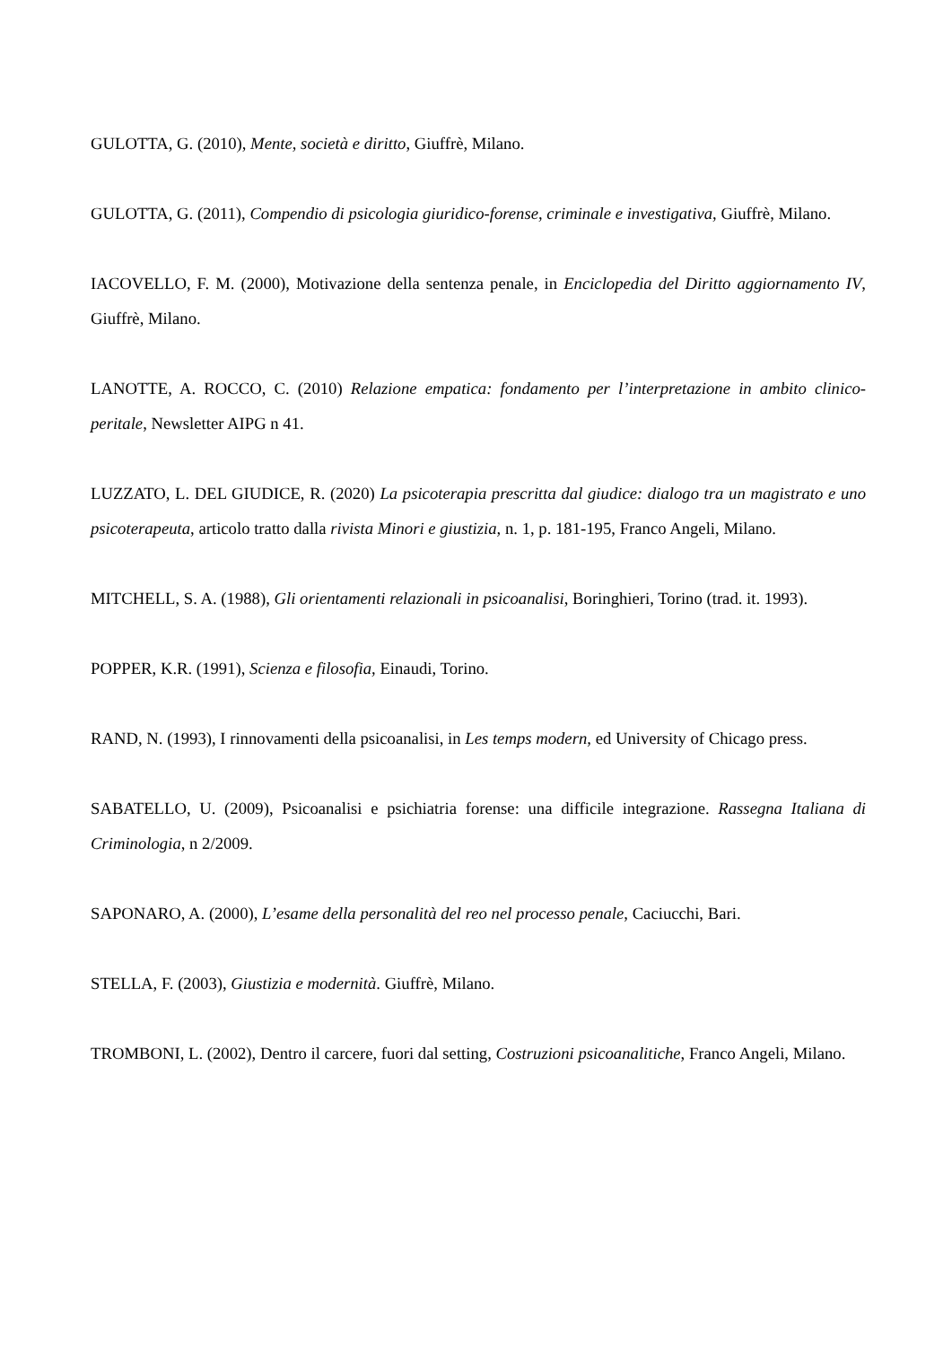GULOTTA, G. (2010), Mente, società e diritto, Giuffrè, Milano.
GULOTTA, G. (2011), Compendio di psicologia giuridico-forense, criminale e investigativa, Giuffrè, Milano.
IACOVELLO, F. M. (2000), Motivazione della sentenza penale, in Enciclopedia del Diritto aggiornamento IV, Giuffrè, Milano.
LANOTTE, A. ROCCO, C. (2010) Relazione empatica: fondamento per l’interpretazione in ambito clinico-peritale, Newsletter AIPG n 41.
LUZZATO, L. DEL GIUDICE, R. (2020) La psicoterapia prescritta dal giudice: dialogo tra un magistrato e uno psicoterapeuta, articolo tratto dalla rivista Minori e giustizia, n. 1, p. 181-195, Franco Angeli, Milano.
MITCHELL, S. A. (1988), Gli orientamenti relazionali in psicoanalisi, Boringhieri, Torino (trad. it. 1993).
POPPER, K.R. (1991), Scienza e filosofia, Einaudi, Torino.
RAND, N. (1993), I rinnovamenti della psicoanalisi, in Les temps modern, ed University of Chicago press.
SABATELLO, U. (2009), Psicoanalisi e psichiatria forense: una difficile integrazione. Rassegna Italiana di Criminologia, n 2/2009.
SAPONARO, A. (2000), L’esame della personalità del reo nel processo penale, Caciucchi, Bari.
STELLA, F. (2003), Giustizia e modernità. Giuffrè, Milano.
TROMBONI, L. (2002), Dentro il carcere, fuori dal setting, Costruzioni psicoanalitiche, Franco Angeli, Milano.